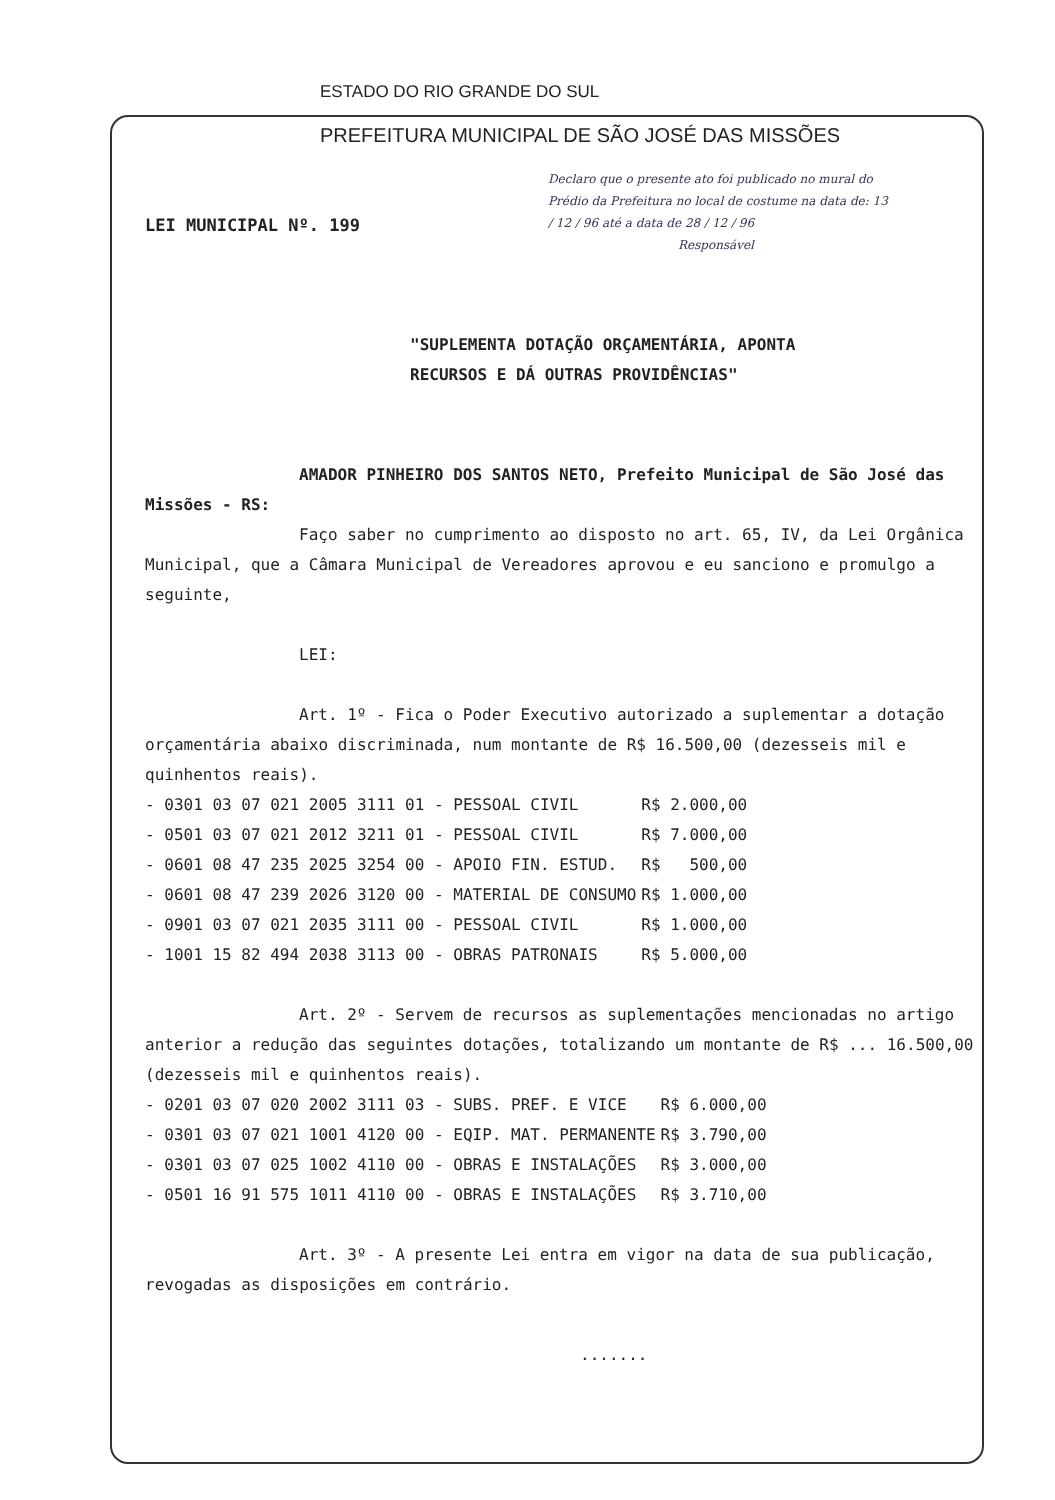ESTADO DO RIO GRANDE DO SUL
PREFEITURA MUNICIPAL DE SÃO JOSÉ DAS MISSÕES
Declaro que o presente ato foi publicado no mural do Prédio da Prefeitura no local de costume na data de: 13 / 12 / 96 até a data de 28 / 12 / 96
Responsável
LEI MUNICIPAL Nº. 199
"SUPLEMENTA DOTAÇÃO ORÇAMENTÁRIA, APONTA
RECURSOS E DÁ OUTRAS PROVIDÊNCIAS"
AMADOR PINHEIRO DOS SANTOS NETO, Prefeito Municipal de São José das Missões - RS:
Faço saber no cumprimento ao disposto no art. 65, IV, da Lei Orgânica Municipal, que a Câmara Municipal de Vereadores aprovou e eu sanciono e promulgo a seguinte,
LEI:
Art. 1º - Fica o Poder Executivo autorizado a suplementar a dotação orçamentária abaixo discriminada, num montante de R$ 16.500,00 (dezesseis mil e quinhentos reais).
| - 0301 03 07 021 2005 3111 01 - PESSOAL CIVIL | R$ 2.000,00 |
| - 0501 03 07 021 2012 3211 01 - PESSOAL CIVIL | R$ 7.000,00 |
| - 0601 08 47 235 2025 3254 00 - APOIO FIN. ESTUD. | R$ 500,00 |
| - 0601 08 47 239 2026 3120 00 - MATERIAL DE CONSUMO | R$ 1.000,00 |
| - 0901 03 07 021 2035 3111 00 - PESSOAL CIVIL | R$ 1.000,00 |
| - 1001 15 82 494 2038 3113 00 - OBRAS PATRONAIS | R$ 5.000,00 |
Art. 2º - Servem de recursos as suplementações mencionadas no artigo anterior a redução das seguintes dotações, totalizando um montante de R$ ... 16.500,00 (dezesseis mil e quinhentos reais).
| - 0201 03 07 020 2002 3111 03 - SUBS. PREF. E VICE | R$ 6.000,00 |
| - 0301 03 07 021 1001 4120 00 - EQIP. MAT. PERMANENTE | R$ 3.790,00 |
| - 0301 03 07 025 1002 4110 00 - OBRAS E INSTALAÇÕES | R$ 3.000,00 |
| - 0501 16 91 575 1011 4110 00 - OBRAS E INSTALAÇÕES | R$ 3.710,00 |
Art. 3º - A presente Lei entra em vigor na data de sua publicação, revogadas as disposições em contrário.
.......